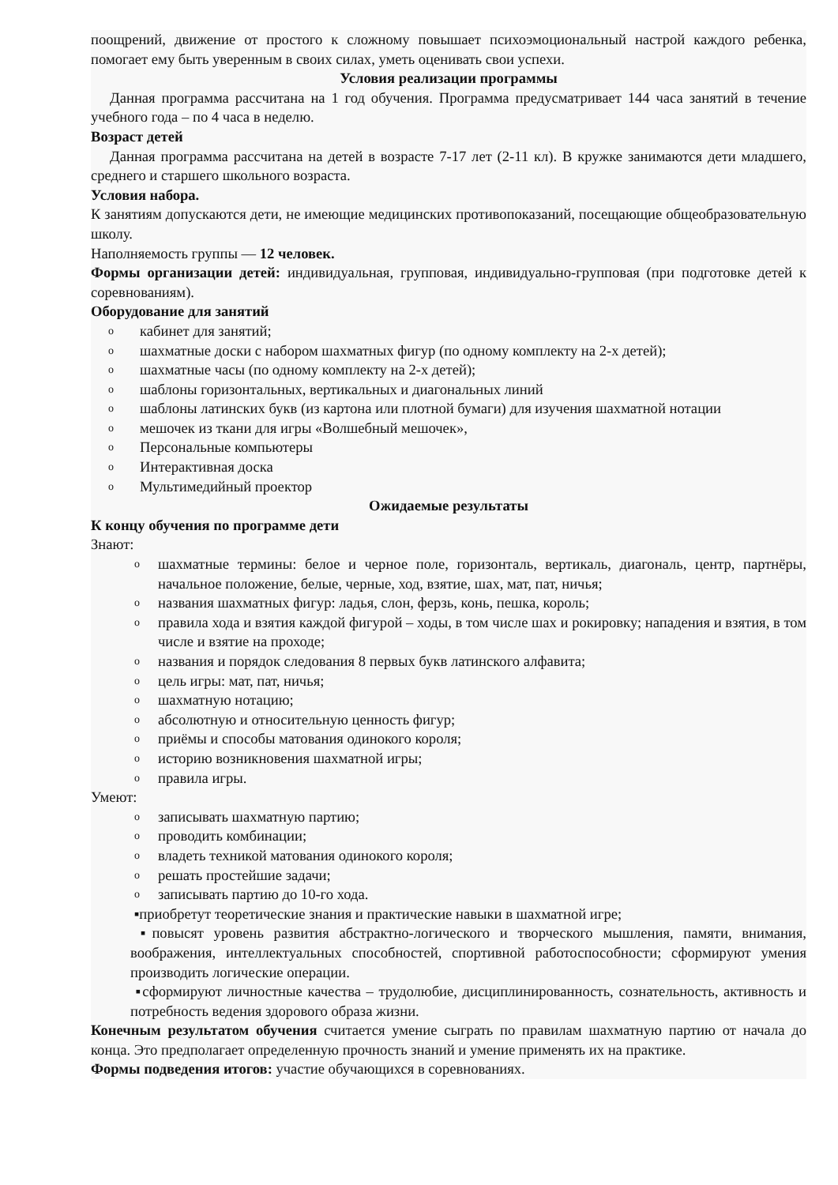поощрений, движение от простого к сложному повышает психоэмоциональный настрой каждого ребенка, помогает ему быть уверенным в своих силах, уметь оценивать свои успехи.
Условия реализации программы
Данная программа рассчитана на 1 год обучения. Программа предусматривает 144 часа занятий в течение учебного года – по 4 часа в неделю.
Возраст детей
Данная программа рассчитана на детей в возрасте 7-17 лет (2-11 кл). В кружке занимаются дети младшего, среднего и старшего школьного возраста.
Условия набора.
К занятиям допускаются дети, не имеющие медицинских противопоказаний, посещающие общеобразовательную школу.
Наполняемость группы — 12 человек.
Формы организации детей: индивидуальная, групповая, индивидуально-групповая (при подготовке детей к соревнованиям).
Оборудование для занятий
oкабинет для занятий;
oшахматные доски с набором шахматных фигур (по одному комплекту на 2-х детей);
oшахматные часы (по одному комплекту на 2-х детей);
oшаблоны горизонтальных, вертикальных и диагональных линий
oшаблоны латинских букв (из картона или плотной бумаги) для изучения шахматной нотации
oмешочек из ткани для игры «Волшебный мешочек»,
o Персональные компьютеры
o Интерактивная доска
o Мультимедийный проектор
Ожидаемые результаты
К концу обучения по программе дети
Знают:
oшахматные термины: белое и черное поле, горизонталь, вертикаль, диагональ, центр, партнёры, начальное положение, белые, черные, ход, взятие, шах, мат, пат, ничья;
oназвания шахматных фигур: ладья, слон, ферзь, конь, пешка, король;
oправила хода и взятия каждой фигурой – ходы, в том числе шах и рокировку; нападения и взятия, в том числе и взятие на проходе;
oназвания и порядок следования 8 первых букв латинского алфавита;
oцель игры: мат, пат, ничья;
oшахматную нотацию;
oабсолютную и относительную ценность фигур;
oприёмы и способы матования одинокого короля;
oисторию возникновения шахматной игры;
oправила игры.
Умеют:
oзаписывать шахматную партию;
oпроводить комбинации;
oвладеть техникой матования одинокого короля;
oрешать простейшие задачи;
oзаписывать партию до 10-го хода.
▪приобретут теоретические знания и практические навыки в шахматной игре;
▪повысят уровень развития абстрактно-логического и творческого мышления, памяти, внимания, воображения, интеллектуальных способностей, спортивной работоспособности; сформируют умения производить логические операции.
▪сформируют личностные качества – трудолюбие, дисциплинированность, сознательность, активность и потребность ведения здорового образа жизни.
Конечным результатом обучения считается умение сыграть по правилам шахматную партию от начала до конца. Это предполагает определенную прочность знаний и умение применять их на практике.
Формы подведения итогов: участие обучающихся в соревнованиях.